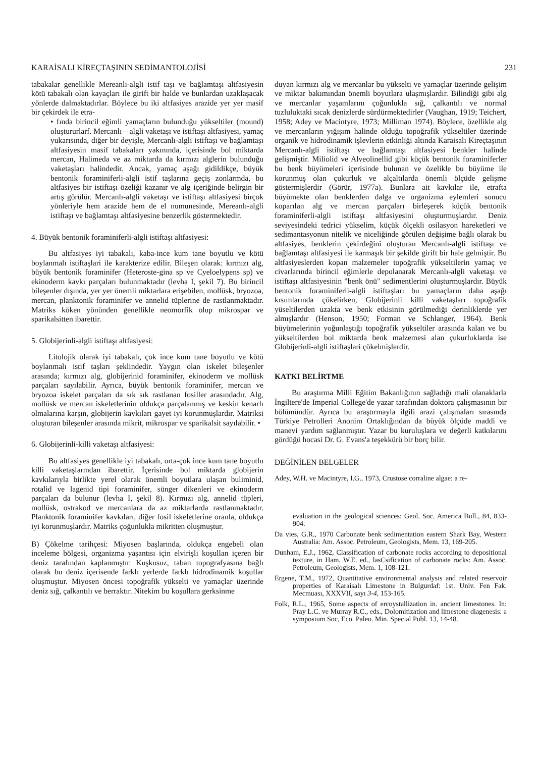KARAİSALI KİREÇTAŞININ SEDİMANTOLOJİSİ 231
tabakalar genellikle Mereanlı-algli istif taşı ve bağlamtaşı altfasiyesin kötü tabakalı olan kayaçları ile girift bir halde ve bunlardan uzaklaşacak yönlerde dalmaktadırlar. Böylece bu iki altfasiyes arazide yer yer masif bir çekirdek ile etra-
• fında birincil eğimli yamaçların bulunduğu yükseltiler (mound) oluştururlarf. Mercanlı—algli vaketaşı ve istiftaşı altfasiyesi, yamaç yukarısında, diğer bir deyişle, Mercanlı-algli istiftaşı ve bağlamtaşı altfasiyesin masif tabakaları yakınında, içerisinde bol miktarda mercan, Halimeda ve az miktarda da kırmızı alglerin bulunduğu vaketaşları halindedir. Ancak, yamaç aşağı gidildikçe, büyük bentonik foraminiferli-algli istif taşlarına geçiş zonlarmda, bu altfasiyes bir istiftaşı özeliği kazanır ve alg içeriğinde belirgin bir artış görülür. Mercanlı-algli vaketaşı ve istiftaşı altfasiyesi birçok yönleriyle hem arazide hem de el numunesinde, Mereanlı-algli istiftaşı ve bağlamtaşı altfasiyesine benzerlik göstermektedir.
4. Büyük bentonik foraminiferli-algli istiftaşı altfasiyesi:
Bu altfasiyes iyi tabakalı, kaba-ince kum tane boyutlu ve kötü boylanmalı istiftaşlari ile karakterize edilir. Bileşen olarak: kırmızı alg, büyük bentonik foraminifer (Heteroste-gina sp ve Cyeloelypens sp) ve ekinoderm kavkı parçaları bulunmaktadır (levha I, şekil 7). Bu birincil bileşenler dışında, yer yer önemli miktarlara erişebilen, mollüsk, bryozoa, mercan, planktonik foraminifer ve annelid tüplerine de rastlanmaktadır. Matriks köken yönünden genellikle neomorfik olup mikrospar ve sparikalsitten ibarettir.
5. Globijerinli-algli istiftaşı altfasiyesi:
Litolojik olarak iyi tabakalı, çok ince kum tane boyutlu ve kötü boylanmalı istif taşları şeklindedir. Yaygın olan iskelet bileşenler arasında; kırmızı alg, globijerinid foraminifer, ekinoderm ve mollüsk parçaları sayılabilir. Ayrıca, büyük bentonik foraminifer, mercan ve bryozoa iskelet parçaları da sık sık rastlanan fosiller arasındadır. Alg, mollüsk ve mercan iskeletlerinin oldukça parçalanmış ve keskin kenarlı olmalarına karşın, globijerin kavkıları gayet iyi korunmuşlardır. Matriksi oluşturan bileşenler arasında mikrit, mikrospar ve sparikalsit sayılabilir. •
6. Globijerinli-killi vaketaşı altfasiyesi:
Bu altfasiyes genellikle iyi tabakalı, orta-çok ince kum tane boyutlu killi vaketaşlarmdan ibarettir. İçerisinde bol miktarda globijerin kavkılarıyla birlikte yerel olarak önemli boyutlara ulaşan buliminid, rotalid ve lagenid tipi foraminifer, sünger dikenleri ve ekinoderm parçaları da bulunur (levha I, şekil 8). Kırmızı alg, annelid tüpleri, mollüsk, ostrakod ve mercanlara da az miktarlarda rastlanmaktadır. Planktonik foraminifer kavkıları, diğer fosil iskeletlerine oranla, oldukça iyi korunmuşlardır. Matriks çoğunlukla mikritten oluşmuştur.
B) Çökelme tarihçesi: Miyosen başlarında, oldukça engebeli olan inceleme bölgesi, organizma yaşantısı için elvirişli koşullan içeren bir deniz tarafından kaplanmıştır. Kuşkusuz, taban topografyasına bağlı olarak bu deniz içerisende farklı yerlerde farklı hidrodinamik koşullar oluşmuştur. Miyosen öncesi topoğrafik yükselti ve yamaçlar üzerinde deniz sığ, çalkantılı ve berraktır. Nitekim bu koşullara gerksinme
duyan kırmızı alg ve mercanlar bu yükselti ve yamaçlar üzerinde gelişim ve miktar bakımından önemli boyutlara ulaşmışlardır. Bilindiği gibi alg ve mercanlar yaşamlarını çoğunlukla sığ, çalkantılı ve normal tuzluluktaki sıcak denizlerde sürdürmektedirler (Vaughan, 1919; Teichert, 1958; Adey ve Macintyre, 1973; Milliman 1974). Böylece, özellikle alg ve mercanların yığışım halinde olduğu topoğrafik yükseltiler üzerinde organik ve hidrodinamik işlevlerin etkinliği altında Karaisalı Kireçtaşının Mercanlı-algli istiftaşı ve bağlamtaşı altfasiyesi benkler halinde gelişmiştir. Miliolid ve Alveolinellid gibi küçük bentonik foraminiferler bu benk büyümeleri içerisinde bulunan ve özelikle bu büyüme ile korunmuş olan çukurluk ve alçaltılarda önemli ölçüde gelişme göstermişlerdir (Görür, 1977a). Bunlara ait kavkılar ile, etrafta büyümekte olan benklerden dalga ve organizma eylemleri sonucu koparılan alg ve mercan parçaları birleşerek küçük bentonik foraminiferli-algli istiftaşı altfasiyesini oluşturmuşlardır. Deniz seviyesindeki tedrici yükselim, küçük ölçekli osilasyon hareketleri ve sedimantasyonun nitelik ve niceliğinde görülen değişime bağlı olarak bu altfasiyes, benklerin çekirdeğini oluşturan Mercanlı-algli istiftaşı ve bağlamtaşı altfasiyesi ile karmaşık bir şekilde girift bir hale gelmiştir. Bu altfasiyeslerden kopan malzemeler topoğrafik yükseltilerin yamaç ve civarlarında birincil eğimlerle depolanarak Mercanlı-algli vaketaşı ve istiftaşı altfasiyesinin "benk önü" sedimentlerini oluşturmuşlardır. Büyük bentonik foraminiferli-algli istiftaşları bu yamaçların daha aşağı kısımlarında çökelirken, Globijerinli killi vaketaşları topoğrafik yüseltilerden uzakta ve benk etkisinin görülmediği derinliklerde yer almışlardır (Henson, 1950; Forman ve Schlanger, 1964). Benk büyümelerinin yoğunlaştığı topoğrafik yükseltiler arasında kalan ve bu yükseltilerden bol miktarda benk malzemesi alan çukurluklarda ise Globijerinli-algli istiftaşlari çökelmişlerdir.
KATKI BELİRTME
Bu araştırma Milli Eğitim Bakanlığının sağladığı mali olanaklarla İngiltere'de Imperial College'de yazar tarafından doktora çalışmasının bir bölümündür. Ayrıca bu araştırmayla ilgili arazi çalışmaları sırasında Türkiye Petrolleri Anonim Ortaklığından da büyük ölçüde maddi ve manevi yardım sağlanmıştır. Yazar bu kuruluşlara ve değerli katkılarını gördüğü hocasi Dr. G. Evans'a teşekkürü bir borç bilir.
DEĞİNİLEN BELGELER
Adey, W.H. ve Macintyre, I.G., 1973, Crustose corraline algae: a re-
evaluation in the geological sciences: Geol. Soc. America Bull., 84, 833-904.
Da vies, G.R., 1970 Carbonate benk sedimentation eastern Shark Bay, Western Australia: Am. Assoc. Petroleum, Geologists, Mem. 13, 169-205.
Dunham, E.J., 1962, Classification of carbonate rocks according to depositional texture, in Ham, W.E. ed., lasCsification of carbonate rocks: Am. Assoc. Petroleum, Geologists, Mem. 1, 108-121.
Ergene, T.M., 1972, Quantitative environmental analysis and related reservoir properties of Karaisalı Limestone in Bulgurdaf: 1st. Univ. Fen Fak. Mecmuası, XXXVII, sayı 3-4, 153-165.
Folk, R.L., 1965, Some aspects of ercoystallization in. ancient limestones. In: Pray L.C. ve Murray R.C., eds., Dolomitization and limestone diagenesis: a symposium Soc, Eco. Paleo. Min. Special Publ. 13, 14-48.